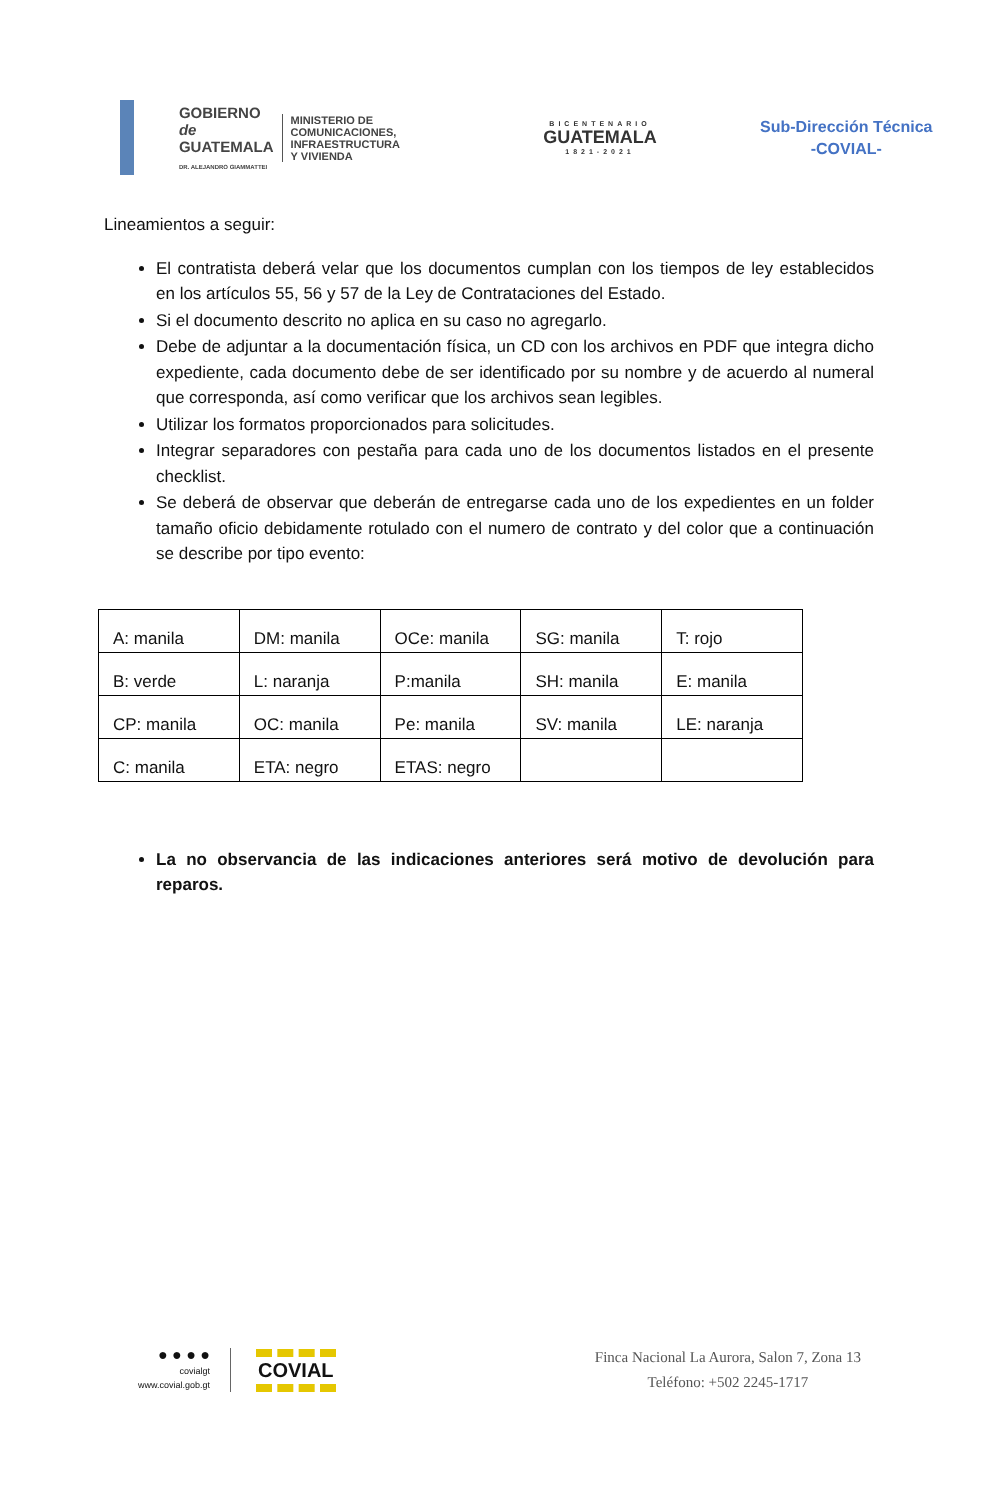GOBIERNO de
GUATEMALA
DR. ALEJANDRO GIAMMATTEI
MINISTERIO DE
COMUNICACIONES,
INFRAESTRUCTURA
Y VIVIENDA
BICENTENARIO
GUATEMALA
1821-2021
Sub-Dirección Técnica
-COVIAL-
Lineamientos a seguir:
El contratista deberá velar que los documentos cumplan con los tiempos de ley establecidos en los artículos 55, 56 y 57 de la Ley de Contrataciones del Estado.
Si el documento descrito no aplica en su caso no agregarlo.
Debe de adjuntar a la documentación física, un CD con los archivos en PDF que integra dicho expediente, cada documento debe de ser identificado por su nombre y de acuerdo al numeral que corresponda, así como verificar que los archivos sean legibles.
Utilizar los formatos proporcionados para solicitudes.
Integrar separadores con pestaña para cada uno de los documentos listados en el presente checklist.
Se deberá de observar que deberán de entregarse cada uno de los expedientes en un folder tamaño oficio debidamente rotulado con el numero de contrato y del color que a continuación se describe por tipo evento:
| A: manila | DM: manila | OCe: manila | SG: manila | T: rojo |
| B: verde | L: naranja | P:manila | SH: manila | E: manila |
| CP: manila | OC: manila | Pe: manila | SV: manila | LE: naranja |
| C: manila | ETA: negro | ETAS: negro | | |
La no observancia de las indicaciones anteriores será motivo de devolución para reparos.
● ● ● ●
covialgt
www.covial.gob.gt
COVIAL
Finca Nacional La Aurora, Salon 7, Zona 13
Teléfono: +502 2245-1717